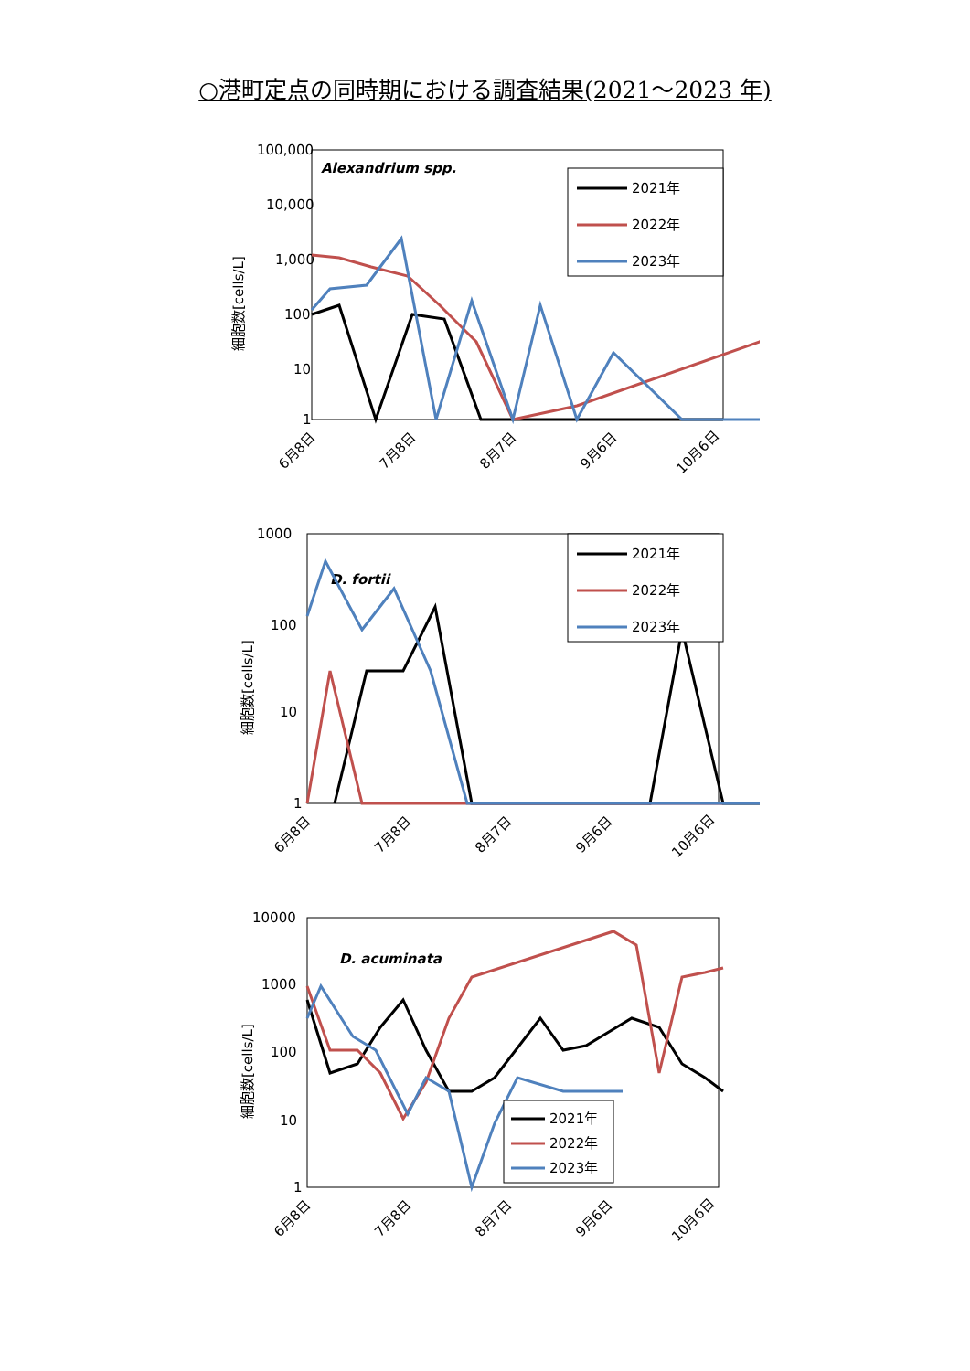○港町定点の同時期における調査結果(2021～2023 年)
100,000
10,000
1,000
100
10
1
Alexandrium spp.
細胞数[cells/L]
2021年
2022年
2023年
6月8日
7月8日
8月7日
9月6日
10月6日
1000
100
10
1
D. fortii
細胞数[cells/L]
2021年
2022年
2023年
6月8日
7月8日
8月7日
9月6日
10月6日
10000
1000
100
10
1
D. acuminata
細胞数[cells/L]
2021年
2022年
2023年
6月8日
7月8日
8月7日
9月6日
10月6日